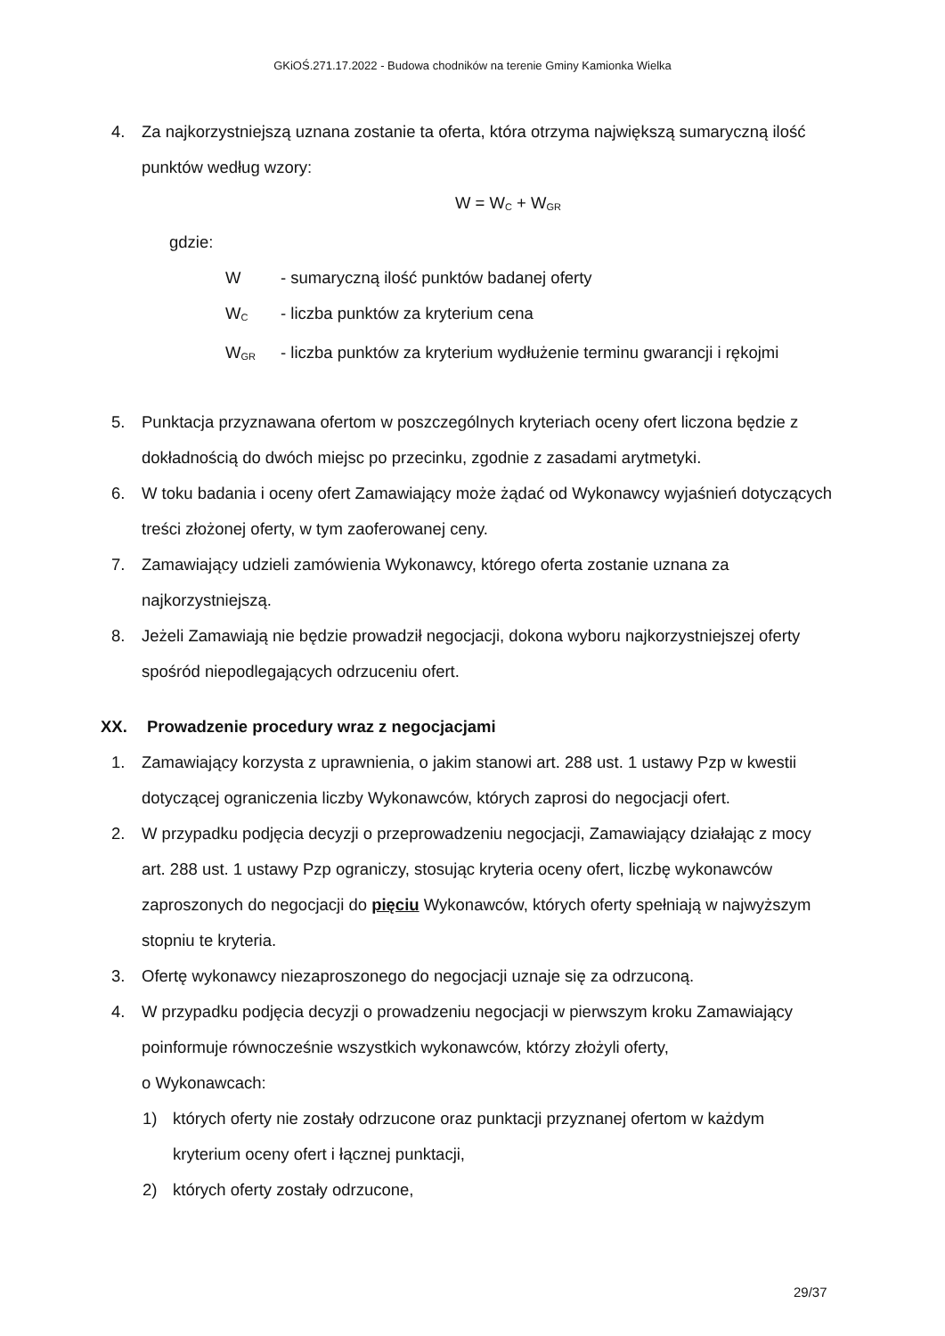GKiOŚ.271.17.2022 - Budowa chodników na terenie Gminy Kamionka Wielka
4. Za najkorzystniejszą uznana zostanie ta oferta, która otrzyma największą sumaryczną ilość punktów według wzory:
W = W<sub>C</sub> + W<sub>GR</sub>
gdzie:
W - sumaryczną ilość punktów badanej oferty
W<sub>C</sub> - liczba punktów za kryterium cena
W<sub>GR</sub> - liczba punktów za kryterium wydłużenie terminu gwarancji i rękojmi
5. Punktacja przyznawana ofertom w poszczególnych kryteriach oceny ofert liczona będzie z dokładnością do dwóch miejsc po przecinku, zgodnie z zasadami arytmetyki.
6. W toku badania i oceny ofert Zamawiający może żądać od Wykonawcy wyjaśnień dotyczących treści złożonej oferty, w tym zaoferowanej ceny.
7. Zamawiający udzieli zamówienia Wykonawcy, którego oferta zostanie uznana za najkorzystniejszą.
8. Jeżeli Zamawiają nie będzie prowadził negocjacji, dokona wyboru najkorzystniejszej oferty spośród niepodlegających odrzuceniu ofert.
XX. Prowadzenie procedury wraz z negocjacjami
1. Zamawiający korzysta z uprawnienia, o jakim stanowi art. 288 ust. 1 ustawy Pzp w kwestii dotyczącej ograniczenia liczby Wykonawców, których zaprosi do negocjacji ofert.
2. W przypadku podjęcia decyzji o przeprowadzeniu negocjacji, Zamawiający działając z mocy art. 288 ust. 1 ustawy Pzp ograniczy, stosując kryteria oceny ofert, liczbę wykonawców zaproszonych do negocjacji do pięciu Wykonawców, których oferty spełniają w najwyższym stopniu te kryteria.
3. Ofertę wykonawcy niezaproszonego do negocjacji uznaje się za odrzuconą.
4. W przypadku podjęcia decyzji o prowadzeniu negocjacji w pierwszym kroku Zamawiający poinformuje równocześnie wszystkich wykonawców, którzy złożyli oferty,
o Wykonawcach:
1) których oferty nie zostały odrzucone oraz punktacji przyznanej ofertom w każdym kryterium oceny ofert i łącznej punktacji,
2) których oferty zostały odrzucone,
29/37